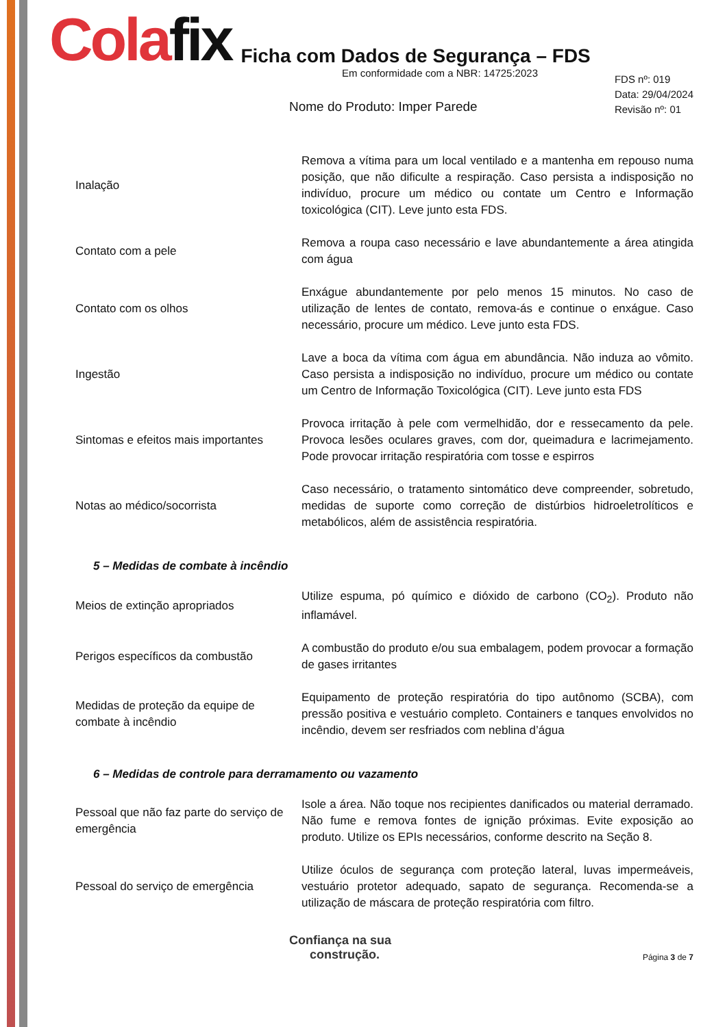Colafix
Ficha com Dados de Segurança – FDS
Em conformidade com a NBR: 14725:2023
Nome do Produto: Imper Parede
FDS nº: 019
Data: 29/04/2024
Revisão nº: 01
| Inalação | Remova a vítima para um local ventilado e a mantenha em repouso numa posição, que não dificulte a respiração. Caso persista a indisposição no indivíduo, procure um médico ou contate um Centro e Informação toxicológica (CIT). Leve junto esta FDS. |
| Contato com a pele | Remova a roupa caso necessário e lave abundantemente a área atingida com água |
| Contato com os olhos | Enxágue abundantemente por pelo menos 15 minutos. No caso de utilização de lentes de contato, remova-ás e continue o enxágue. Caso necessário, procure um médico. Leve junto esta FDS. |
| Ingestão | Lave a boca da vítima com água em abundância. Não induza ao vômito. Caso persista a indisposição no indivíduo, procure um médico ou contate um Centro de Informação Toxicológica (CIT). Leve junto esta FDS |
| Sintomas e efeitos mais importantes | Provoca irritação à pele com vermelhidão, dor e ressecamento da pele. Provoca lesões oculares graves, com dor, queimadura e lacrimejamento. Pode provocar irritação respiratória com tosse e espirros |
| Notas ao médico/socorrista | Caso necessário, o tratamento sintomático deve compreender, sobretudo, medidas de suporte como correção de distúrbios hidroeletrolíticos e metabólicos, além de assistência respiratória. |
5 – Medidas de combate à incêndio
| Meios de extinção apropriados | Utilize espuma, pó químico e dióxido de carbono (CO<sub>2</sub>). Produto não inflamável. |
| Perigos específicos da combustão | A combustão do produto e/ou sua embalagem, podem provocar a formação de gases irritantes |
| Medidas de proteção da equipe de combate à incêndio | Equipamento de proteção respiratória do tipo autônomo (SCBA), com pressão positiva e vestuário completo. Containers e tanques envolvidos no incêndio, devem ser resfriados com neblina d’água |
6 – Medidas de controle para derramamento ou vazamento
| Pessoal que não faz parte do serviço de emergência | Isole a área. Não toque nos recipientes danificados ou material derramado. Não fume e remova fontes de ignição próximas. Evite exposição ao produto. Utilize os EPIs necessários, conforme descrito na Seção 8. |
| Pessoal do serviço de emergência | Utilize óculos de segurança com proteção lateral, luvas impermeáveis, vestuário protetor adequado, sapato de segurança. Recomenda-se a utilização de máscara de proteção respiratória com filtro. |
Confiança na sua
construção.
Página 3 de 7